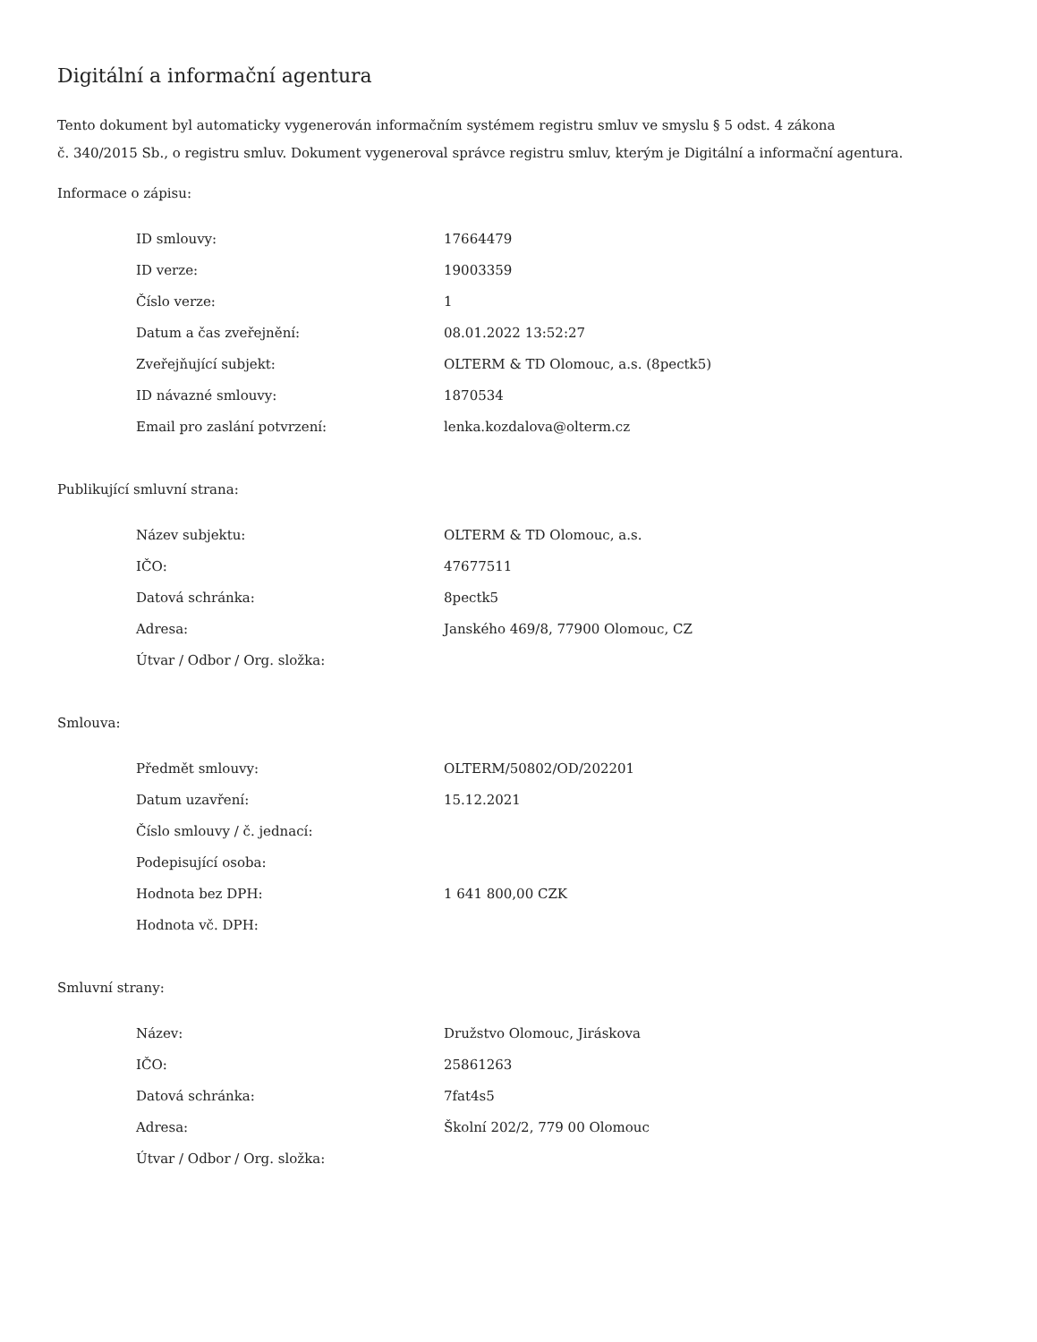Digitální a informační agentura
Tento dokument byl automaticky vygenerován informačním systémem registru smluv ve smyslu § 5 odst. 4 zákona
č. 340/2015 Sb., o registru smluv. Dokument vygeneroval správce registru smluv, kterým je Digitální a informační agentura.
Informace o zápisu:
| ID smlouvy: | 17664479 |
| ID verze: | 19003359 |
| Číslo verze: | 1 |
| Datum a čas zveřejnění: | 08.01.2022 13:52:27 |
| Zveřejňující subjekt: | OLTERM & TD Olomouc, a.s. (8pectk5) |
| ID návazné smlouvy: | 1870534 |
| Email pro zaslání potvrzení: | lenka.kozdalova@olterm.cz |
Publikující smluvní strana:
| Název subjektu: | OLTERM & TD Olomouc, a.s. |
| IČO: | 47677511 |
| Datová schránka: | 8pectk5 |
| Adresa: | Janského 469/8, 77900 Olomouc, CZ |
| Útvar / Odbor / Org. složka: | |
Smlouva:
| Předmět smlouvy: | OLTERM/50802/OD/202201 |
| Datum uzavření: | 15.12.2021 |
| Číslo smlouvy / č. jednací: | |
| Podepisující osoba: | |
| Hodnota bez DPH: | 1 641 800,00 CZK |
| Hodnota vč. DPH: | |
Smluvní strany:
| Název: | Družstvo Olomouc, Jiráskova |
| IČO: | 25861263 |
| Datová schránka: | 7fat4s5 |
| Adresa: | Školní 202/2, 779 00 Olomouc |
| Útvar / Odbor / Org. složka: | |